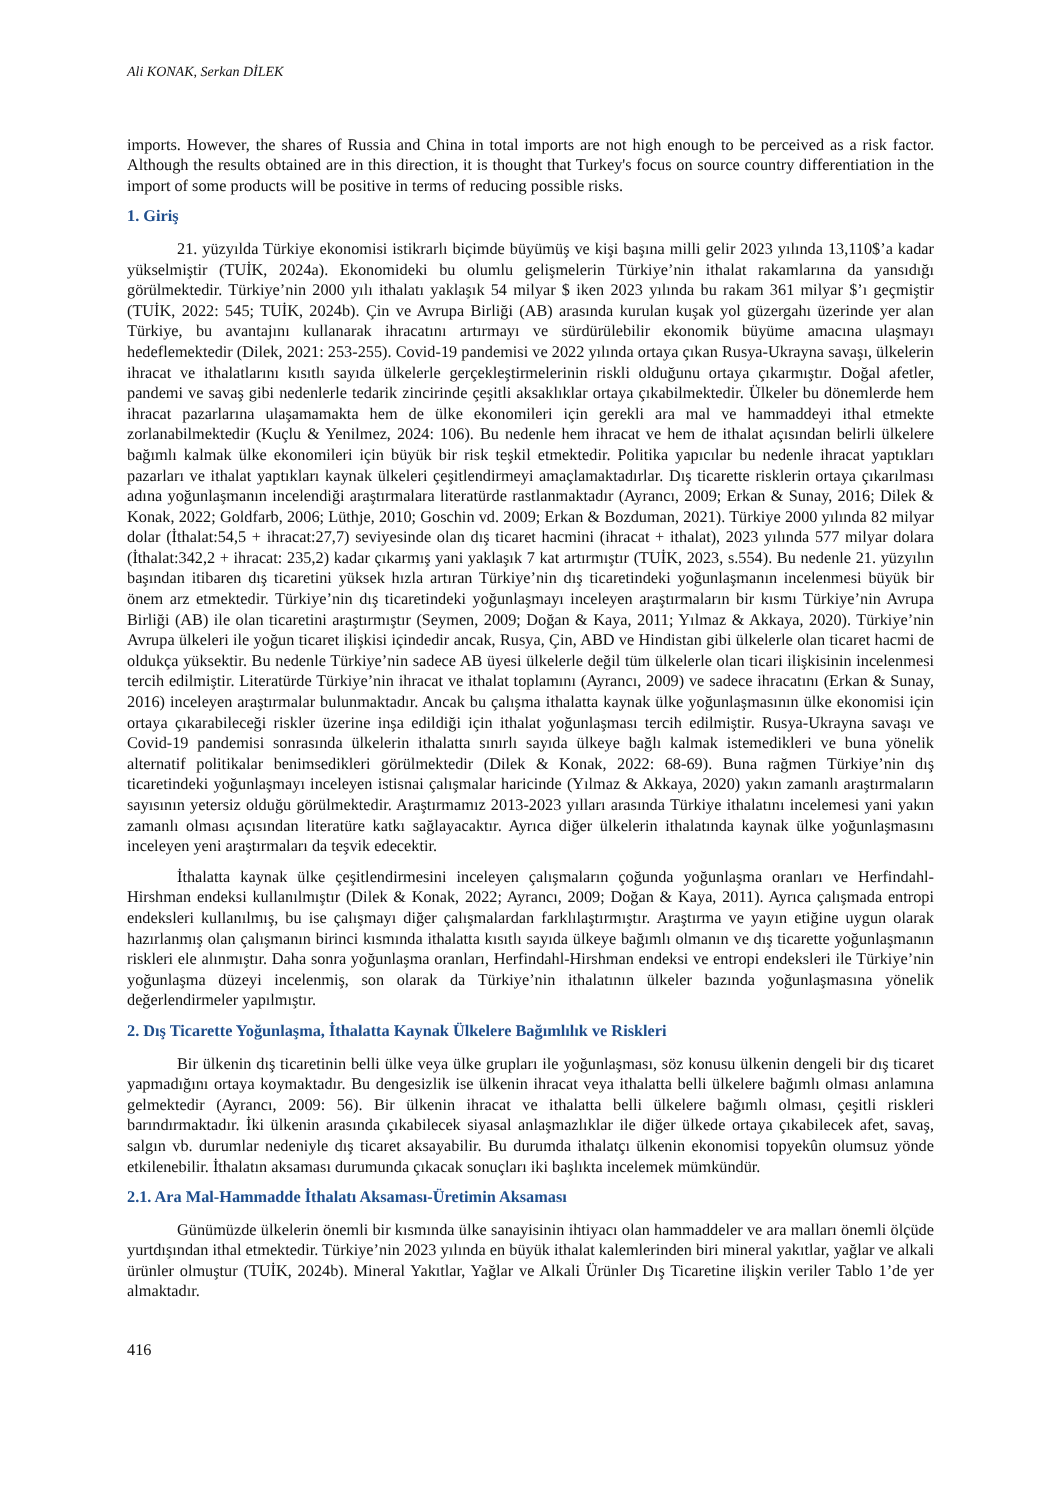Ali KONAK, Serkan DİLEK
imports. However, the shares of Russia and China in total imports are not high enough to be perceived as a risk factor. Although the results obtained are in this direction, it is thought that Turkey's focus on source country differentiation in the import of some products will be positive in terms of reducing possible risks.
1. Giriş
21. yüzyılda Türkiye ekonomisi istikrarlı biçimde büyümüş ve kişi başına milli gelir 2023 yılında 13,110$’a kadar yükselmiştir (TUİK, 2024a). Ekonomideki bu olumlu gelişmelerin Türkiye’nin ithalat rakamlarına da yansıdığı görülmektedir. Türkiye’nin 2000 yılı ithalatı yaklaşık 54 milyar $ iken 2023 yılında bu rakam 361 milyar $’ı geçmiştir (TUİK, 2022: 545; TUİK, 2024b). Çin ve Avrupa Birliği (AB) arasında kurulan kuşak yol güzergahı üzerinde yer alan Türkiye, bu avantajını kullanarak ihracatını artırmayı ve sürdürülebilir ekonomik büyüme amacına ulaşmayı hedeflemektedir (Dilek, 2021: 253-255). Covid-19 pandemisi ve 2022 yılında ortaya çıkan Rusya-Ukrayna savaşı, ülkelerin ihracat ve ithalatlarını kısıtlı sayıda ülkelerle gerçekleştirmelerinin riskli olduğunu ortaya çıkarmıştır. Doğal afetler, pandemi ve savaş gibi nedenlerle tedarik zincirinde çeşitli aksaklıklar ortaya çıkabilmektedir. Ülkeler bu dönemlerde hem ihracat pazarlarına ulaşamamakta hem de ülke ekonomileri için gerekli ara mal ve hammaddeyi ithal etmekte zorlanabilmektedir (Kuçlu & Yenilmez, 2024: 106). Bu nedenle hem ihracat ve hem de ithalat açısından belirli ülkelere bağımlı kalmak ülke ekonomileri için büyük bir risk teşkil etmektedir. Politika yapıcılar bu nedenle ihracat yaptıkları pazarları ve ithalat yaptıkları kaynak ülkeleri çeşitlendirmeyi amaçlamaktadırlar. Dış ticarette risklerin ortaya çıkarılması adına yoğunlaşmanın incelendiği araştırmalara literatürde rastlanmaktadır (Ayrancı, 2009; Erkan & Sunay, 2016; Dilek & Konak, 2022; Goldfarb, 2006; Lüthje, 2010; Goschin vd. 2009; Erkan & Bozduman, 2021). Türkiye 2000 yılında 82 milyar dolar (İthalat:54,5 + ihracat:27,7) seviyesinde olan dış ticaret hacmini (ihracat + ithalat), 2023 yılında 577 milyar dolara (İthalat:342,2 + ihracat: 235,2) kadar çıkarmış yani yaklaşık 7 kat artırmıştır (TUİK, 2023, s.554). Bu nedenle 21. yüzyılın başından itibaren dış ticaretini yüksek hızla artıran Türkiye’nin dış ticaretindeki yoğunlaşmanın incelenmesi büyük bir önem arz etmektedir. Türkiye’nin dış ticaretindeki yoğunlaşmayı inceleyen araştırmaların bir kısmı Türkiye’nin Avrupa Birliği (AB) ile olan ticaretini araştırmıştır (Seymen, 2009; Doğan & Kaya, 2011; Yılmaz & Akkaya, 2020). Türkiye’nin Avrupa ülkeleri ile yoğun ticaret ilişkisi içindedir ancak, Rusya, Çin, ABD ve Hindistan gibi ülkelerle olan ticaret hacmi de oldukça yüksektir. Bu nedenle Türkiye’nin sadece AB üyesi ülkelerle değil tüm ülkelerle olan ticari ilişkisinin incelenmesi tercih edilmiştir. Literatürde Türkiye’nin ihracat ve ithalat toplamını (Ayrancı, 2009) ve sadece ihracatını (Erkan & Sunay, 2016) inceleyen araştırmalar bulunmaktadır. Ancak bu çalışma ithalatta kaynak ülke yoğunlaşmasının ülke ekonomisi için ortaya çıkarabileceği riskler üzerine inşa edildiği için ithalat yoğunlaşması tercih edilmiştir. Rusya-Ukrayna savaşı ve Covid-19 pandemisi sonrasında ülkelerin ithalatta sınırlı sayıda ülkeye bağlı kalmak istemedikleri ve buna yönelik alternatif politikalar benimsedikleri görülmektedir (Dilek & Konak, 2022: 68-69). Buna rağmen Türkiye’nin dış ticaretindeki yoğunlaşmayı inceleyen istisnai çalışmalar haricinde (Yılmaz & Akkaya, 2020) yakın zamanlı araştırmaların sayısının yetersiz olduğu görülmektedir. Araştırmamız 2013-2023 yılları arasında Türkiye ithalatını incelemesi yani yakın zamanlı olması açısından literatüre katkı sağlayacaktır. Ayrıca diğer ülkelerin ithalatında kaynak ülke yoğunlaşmasını inceleyen yeni araştırmaları da teşvik edecektir.
İthalatta kaynak ülke çeşitlendirmesini inceleyen çalışmaların çoğunda yoğunlaşma oranları ve Herfindahl-Hirshman endeksi kullanılmıştır (Dilek & Konak, 2022; Ayrancı, 2009; Doğan & Kaya, 2011). Ayrıca çalışmada entropi endeksleri kullanılmış, bu ise çalışmayı diğer çalışmalardan farklılaştırmıştır. Araştırma ve yayın etiğine uygun olarak hazırlanmış olan çalışmanın birinci kısmında ithalatta kısıtlı sayıda ülkeye bağımlı olmanın ve dış ticarette yoğunlaşmanın riskleri ele alınmıştır. Daha sonra yoğunlaşma oranları, Herfindahl-Hirshman endeksi ve entropi endeksleri ile Türkiye’nin yoğunlaşma düzeyi incelenmiş, son olarak da Türkiye’nin ithalatının ülkeler bazında yoğunlaşmasına yönelik değerlendirmeler yapılmıştır.
2. Dış Ticarette Yoğunlaşma, İthalatta Kaynak Ülkelere Bağımlılık ve Riskleri
Bir ülkenin dış ticaretinin belli ülke veya ülke grupları ile yoğunlaşması, söz konusu ülkenin dengeli bir dış ticaret yapmadığını ortaya koymaktadır. Bu dengesizlik ise ülkenin ihracat veya ithalatta belli ülkelere bağımlı olması anlamına gelmektedir (Ayrancı, 2009: 56). Bir ülkenin ihracat ve ithalatta belli ülkelere bağımlı olması, çeşitli riskleri barındırmaktadır. İki ülkenin arasında çıkabilecek siyasal anlaşmazlıklar ile diğer ülkede ortaya çıkabilecek afet, savaş, salgın vb. durumlar nedeniyle dış ticaret aksayabilir. Bu durumda ithalatçı ülkenin ekonomisi topyekûn olumsuz yönde etkilenebilir. İthalatın aksaması durumunda çıkacak sonuçları iki başlıkta incelemek mümkündür.
2.1. Ara Mal-Hammadde İthalatı Aksaması-Üretimin Aksaması
Günümüzde ülkelerin önemli bir kısmında ülke sanayisinin ihtiyacı olan hammaddeler ve ara malları önemli ölçüde yurtdışından ithal etmektedir. Türkiye’nin 2023 yılında en büyük ithalat kalemlerinden biri mineral yakıtlar, yağlar ve alkali ürünler olmuştur (TUİK, 2024b). Mineral Yakıtlar, Yağlar ve Alkali Ürünler Dış Ticaretine ilişkin veriler Tablo 1’de yer almaktadır.
416